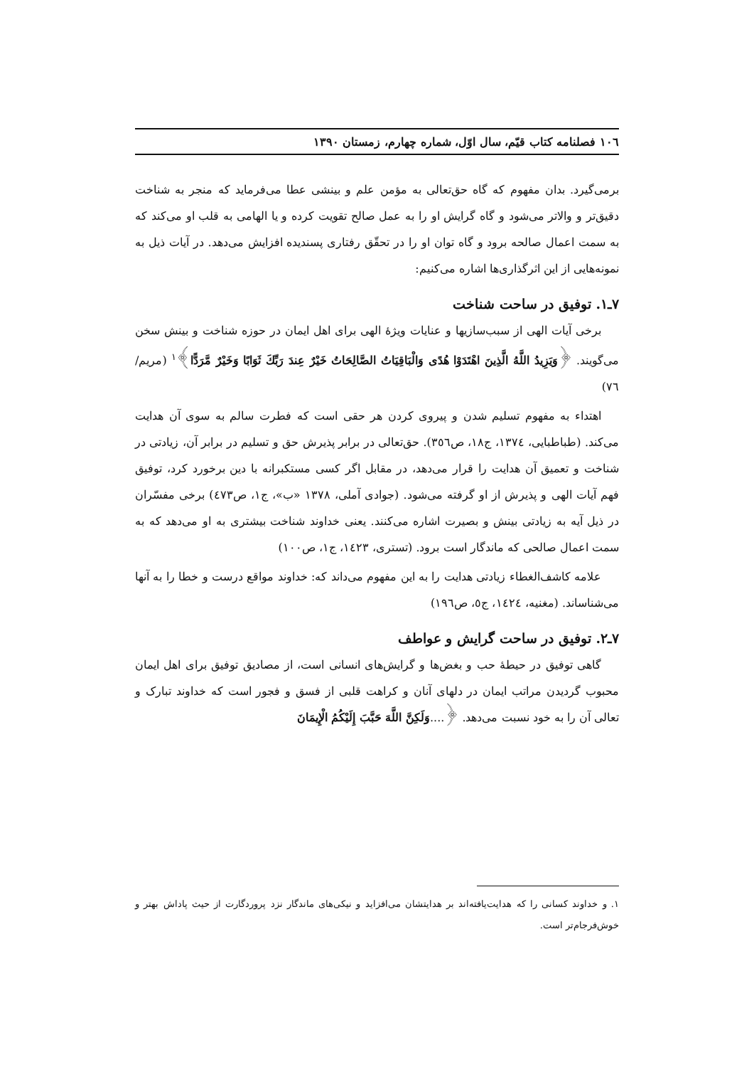۱۰٦ فصلنامه کتاب قیّم، سال اوّل، شماره چهارم، زمستان ۱۳۹۰
برمی‌گیرد. بدان مفهوم که گاه حق‌تعالی به مؤمن علم و بینشی عطا می‌فرماید که منجر به شناخت دقیق‌تر و والاتر می‌شود و گاه گرایش او را به عمل صالح تقویت کرده و یا الهامی به قلب او می‌کند که به سمت اعمال صالحه برود و گاه توان او را در تحقّق رفتاری پسندیده افزایش می‌دهد. در آیات ذیل به نمونه‌هایی از این اثرگذاری‌ها اشاره می‌کنیم:
۷ـ۱. توفیق در ساحت شناخت
برخی آیات الهی از سبب‌سازیها و عنایات ویژهٔ الهی برای اهل ایمان در حوزه شناخت و بینش سخن می‌گویند. ﴿وَيَزِيدُ اللَّهُ الَّذِينَ اهْتَدَوْا هُدًى وَالْبَاقِيَاتُ الصَّالِحَاتُ خَيْرٌ عِندَ رَبِّكَ ثَوَابًا وَخَيْرٌ مَّرَدًّا﴾<sup>۱</sup> (مریم/ ٧٦)
اهتداء به مفهوم تسلیم شدن و پیروی کردن هر حقی است که فطرت سالم به سوی آن هدایت می‌کند. (طباطبایی، ١٣٧٤، ج١٨، ص٣٥٦). حق‌تعالی در برابر پذیرش حق و تسلیم در برابر آن، زیادتی در شناخت و تعمیق آن هدایت را قرار می‌دهد، در مقابل اگر کسی مستکبرانه با دین برخورد کرد، توفیق فهم آیات الهی و پذیرش از او گرفته می‌شود. (جوادی آملی، ١٣٧٨ «ب»، ج١، ص٤٧٣) برخی مفسّران در ذیل آیه به زیادتی بینش و بصیرت اشاره می‌کنند. یعنی خداوند شناخت بیشتری به او می‌دهد که به سمت اعمال صالحی که ماندگار است برود. (تستری، ١٤٢٣، ج١، ص١٠٠)
علامه کاشف‌الغطاء زیادتی هدایت را به این مفهوم می‌داند که: خداوند مواقع درست و خطا را به آنها می‌شناساند. (مغنیه، ١٤٢٤، ج٥، ص١٩٦)
۷ـ۲. توفیق در ساحت گرایش و عواطف
گاهی توفیق در حیطهٔ حب و بغض‌ها و گرایش‌های انسانی است، از مصادیق توفیق برای اهل ایمان محبوب گردیدن مراتب ایمان در دلهای آنان و کراهت قلبی از فسق و فجور است که خداوند تبارک و تعالی آن را به خود نسبت می‌دهد. ﴿....وَلَكِنَّ اللَّهَ حَبَّبَ إِلَيْكُمُ الْإِيمَانَ
۱. و خداوند کسانی را که هدایت‌یافته‌اند بر هدایتشان می‌افزاید و نیکی‌های ماندگار نزد پروردگارت از حیث پاداش بهتر و خوش‌فرجام‌تر است.